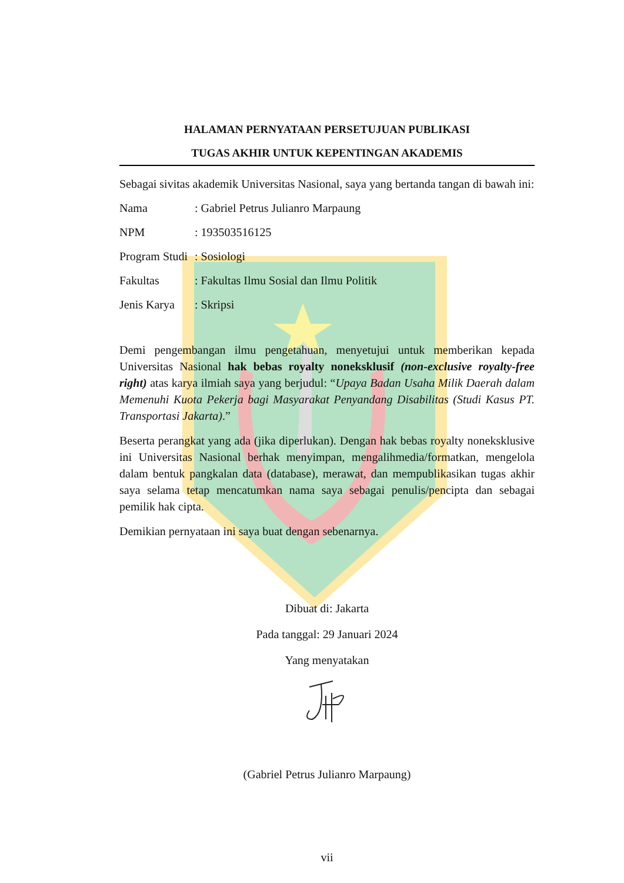HALAMAN PERNYATAAN PERSETUJUAN PUBLIKASI
TUGAS AKHIR UNTUK KEPENTINGAN AKADEMIS
Sebagai sivitas akademik Universitas Nasional, saya yang bertanda tangan di bawah ini:
Nama: Gabriel Petrus Julianro Marpaung
NPM: 193503516125
Program Studi: Sosiologi
Fakultas: Fakultas Ilmu Sosial dan Ilmu Politik
Jenis Karya: Skripsi
Demi pengembangan ilmu pengetahuan, menyetujui untuk memberikan kepada Universitas Nasional hak bebas royalty noneksklusif (non-exclusive royalty-free right) atas karya ilmiah saya yang berjudul: “Upaya Badan Usaha Milik Daerah dalam Memenuhi Kuota Pekerja bagi Masyarakat Penyandang Disabilitas (Studi Kasus PT. Transportasi Jakarta).”
Beserta perangkat yang ada (jika diperlukan). Dengan hak bebas royalty noneksklusive ini Universitas Nasional berhak menyimpan, mengalihmedia/formatkan, mengelola dalam bentuk pangkalan data (database), merawat, dan mempublikasikan tugas akhir saya selama tetap mencatumkan nama saya sebagai penulis/pencipta dan sebagai pemilik hak cipta.
Demikian pernyataan ini saya buat dengan sebenarnya.
Dibuat di: Jakarta
Pada tanggal: 29 Januari 2024
Yang menyatakan
(Gabriel Petrus Julianro Marpaung)
vii